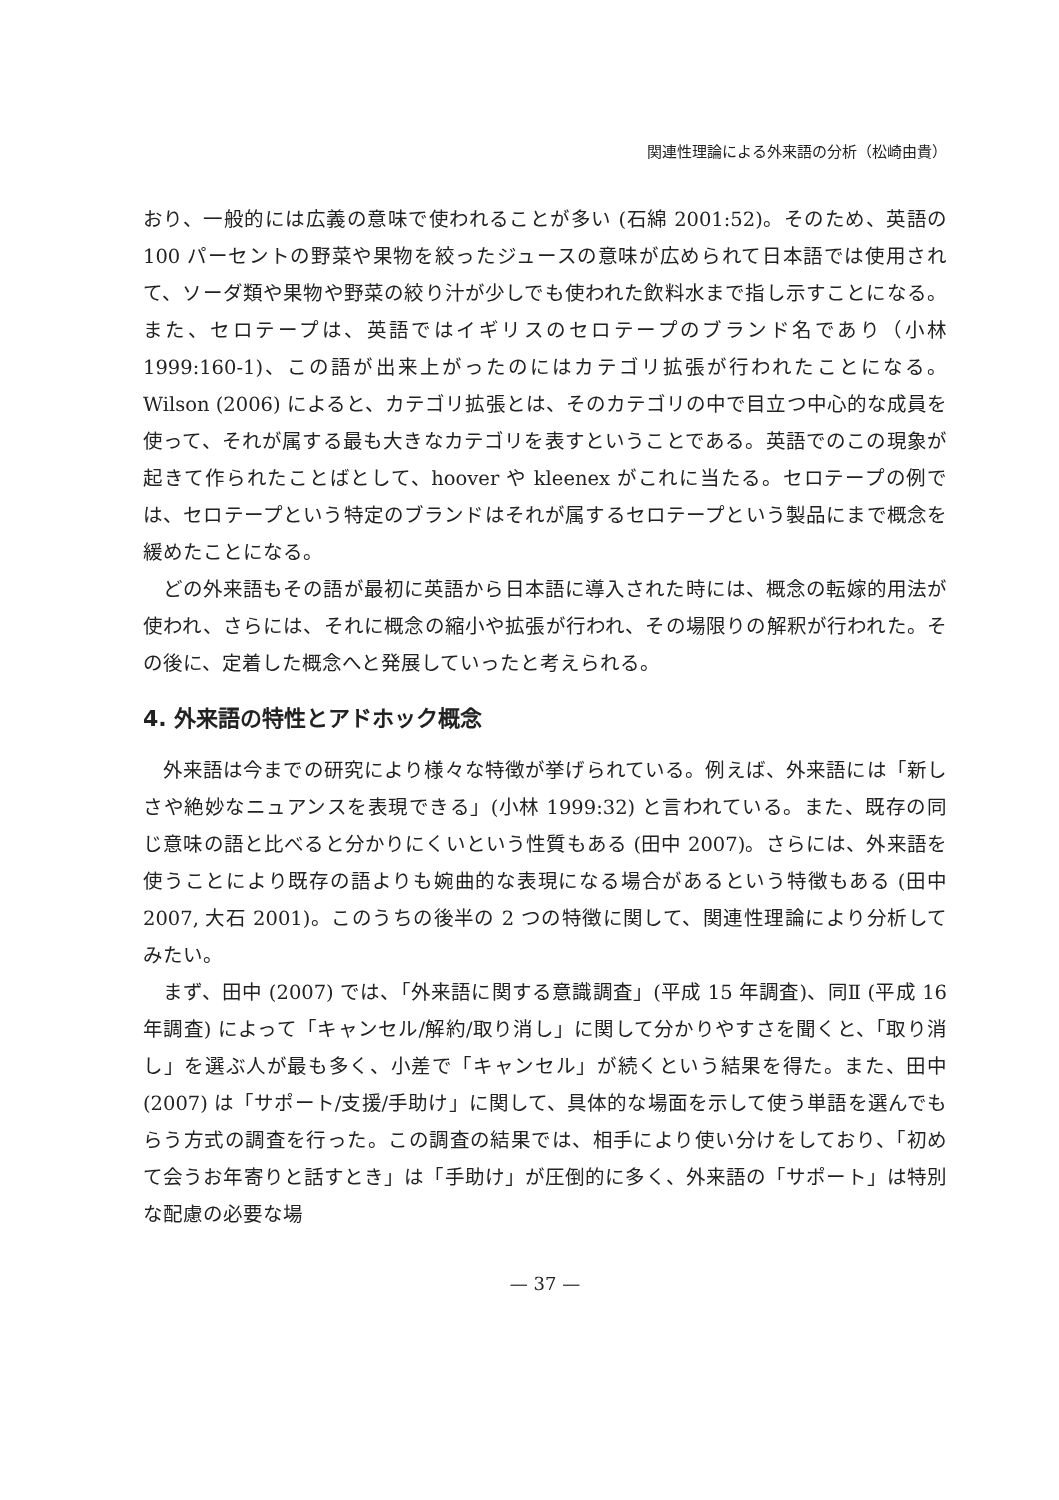関連性理論による外来語の分析（松崎由貴）
おり、一般的には広義の意味で使われることが多い (石綿 2001:52)。そのため、英語の 100 パーセントの野菜や果物を絞ったジュースの意味が広められて日本語では使用されて、ソーダ類や果物や野菜の絞り汁が少しでも使われた飲料水まで指し示すことになる。また、セロテープは、英語ではイギリスのセロテープのブランド名であり（小林 1999:160-1)、この語が出来上がったのにはカテゴリ拡張が行われたことになる。Wilson (2006) によると、カテゴリ拡張とは、そのカテゴリの中で目立つ中心的な成員を使って、それが属する最も大きなカテゴリを表すということである。英語でのこの現象が起きて作られたことばとして、hoover や kleenex がこれに当たる。セロテープの例では、セロテープという特定のブランドはそれが属するセロテープという製品にまで概念を緩めたことになる。
どの外来語もその語が最初に英語から日本語に導入された時には、概念の転嫁的用法が使われ、さらには、それに概念の縮小や拡張が行われ、その場限りの解釈が行われた。その後に、定着した概念へと発展していったと考えられる。
4. 外来語の特性とアドホック概念
外来語は今までの研究により様々な特徴が挙げられている。例えば、外来語には「新しさや絶妙なニュアンスを表現できる」(小林 1999:32) と言われている。また、既存の同じ意味の語と比べると分かりにくいという性質もある (田中 2007)。さらには、外来語を使うことにより既存の語よりも婉曲的な表現になる場合があるという特徴もある (田中 2007, 大石 2001)。このうちの後半の 2 つの特徴に関して、関連性理論により分析してみたい。
まず、田中 (2007) では、「外来語に関する意識調査」(平成 15 年調査)、同Ⅱ (平成 16 年調査) によって「キャンセル/解約/取り消し」に関して分かりやすさを聞くと、「取り消し」を選ぶ人が最も多く、小差で「キャンセル」が続くという結果を得た。また、田中 (2007) は「サポート/支援/手助け」に関して、具体的な場面を示して使う単語を選んでもらう方式の調査を行った。この調査の結果では、相手により使い分けをしており、「初めて会うお年寄りと話すとき」は「手助け」が圧倒的に多く、外来語の「サポート」は特別な配慮の必要な場
— 37 —